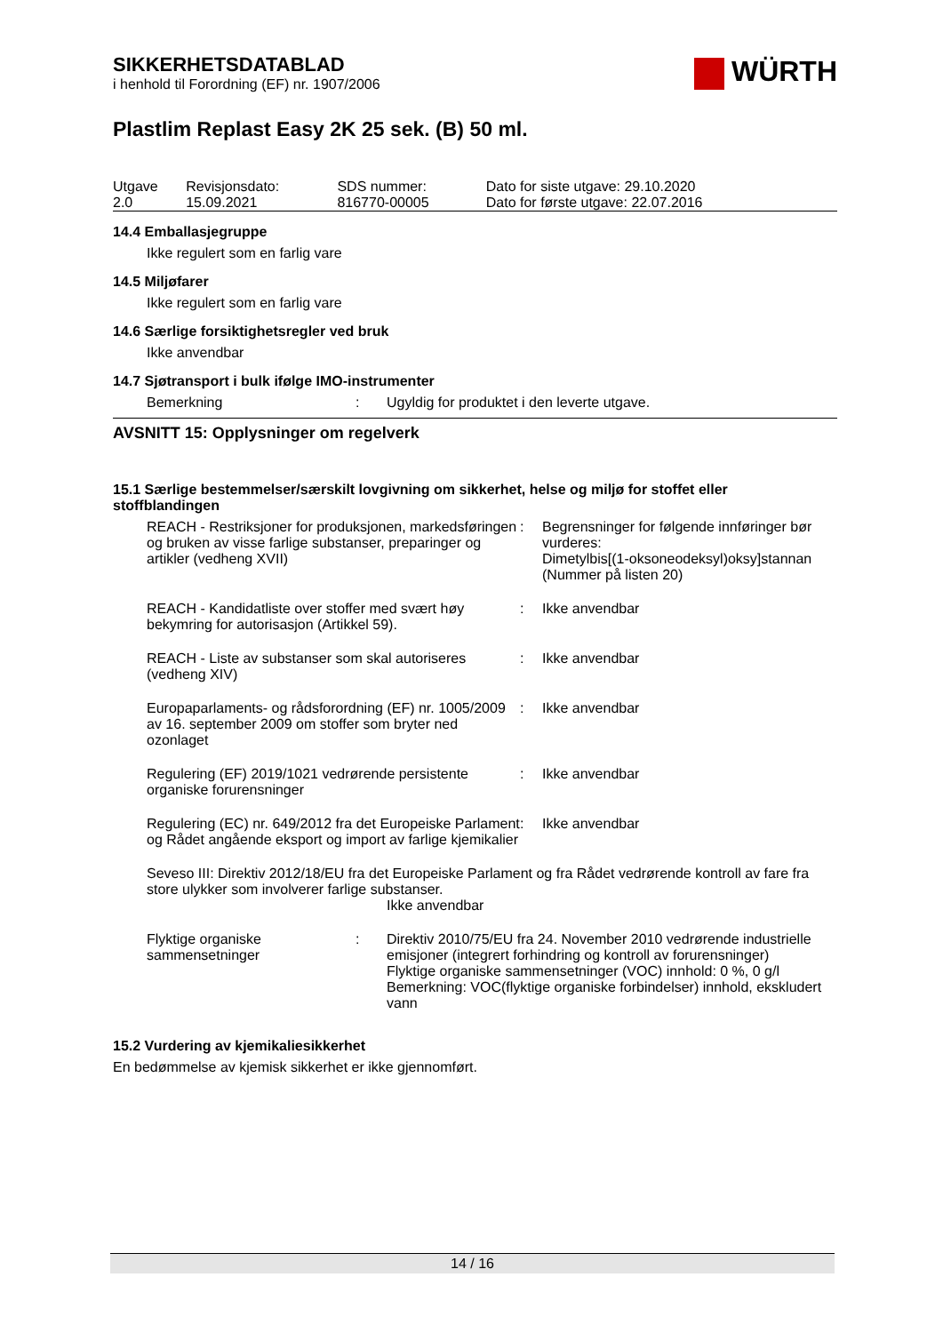WÜRTH
SIKKERHETSDATABLAD
i henhold til Forordning (EF) nr. 1907/2006
Plastlim Replast Easy 2K 25 sek. (B) 50 ml.
| Utgave 2.0 | Revisjonsdato: 15.09.2021 | SDS nummer: 816770-00005 | Dato for siste utgave: 29.10.2020 Dato for første utgave: 22.07.2016 |
14.4 Emballasjegruppe
Ikke regulert som en farlig vare
14.5 Miljøfarer
Ikke regulert som en farlig vare
14.6 Særlige forsiktighetsregler ved bruk
Ikke anvendbar
14.7 Sjøtransport i bulk ifølge IMO-instrumenter
| Bemerkning | : | Ugyldig for produktet i den leverte utgave. |
AVSNITT 15: Opplysninger om regelverk
15.1 Særlige bestemmelser/særskilt lovgivning om sikkerhet, helse og miljø for stoffet eller stoffblandingen
| REACH - Restriksjoner for produksjonen, markedsføringen og bruken av visse farlige substanser, preparinger og artikler (vedheng XVII) | : | Begrensninger for følgende innføringer bør vurderes: Dimetylbis[(1-oksoneodeksyl)oksy]stannan (Nummer på listen 20) |
| REACH - Kandidatliste over stoffer med svært høy bekymring for autorisasjon (Artikkel 59). | : | Ikke anvendbar |
| REACH - Liste av substanser som skal autoriseres (vedheng XIV) | : | Ikke anvendbar |
| Europaparlaments- og rådsforordning (EF) nr. 1005/2009 av 16. september 2009 om stoffer som bryter ned ozonlaget | : | Ikke anvendbar |
| Regulering (EF) 2019/1021 vedrørende persistente organiske forurensninger | : | Ikke anvendbar |
| Regulering (EC) nr. 649/2012 fra det Europeiske Parlament og Rådet angående eksport og import av farlige kjemikalier | : | Ikke anvendbar |
Seveso III: Direktiv 2012/18/EU fra det Europeiske Parlament og fra Rådet vedrørende kontroll av fare fra store ulykker som involverer farlige substanser.
Ikke anvendbar
| Flyktige organiske sammensetninger | : | Direktiv 2010/75/EU fra 24. November 2010 vedrørende industrielle emisjoner (integrert forhindring og kontroll av forurensninger) Flyktige organiske sammensetninger (VOC) innhold: 0 %, 0 g/l Bemerkning: VOC(flyktige organiske forbindelser) innhold, ekskludert vann |
15.2 Vurdering av kjemikaliesikkerhet
En bedømmelse av kjemisk sikkerhet er ikke gjennomført.
14 / 16